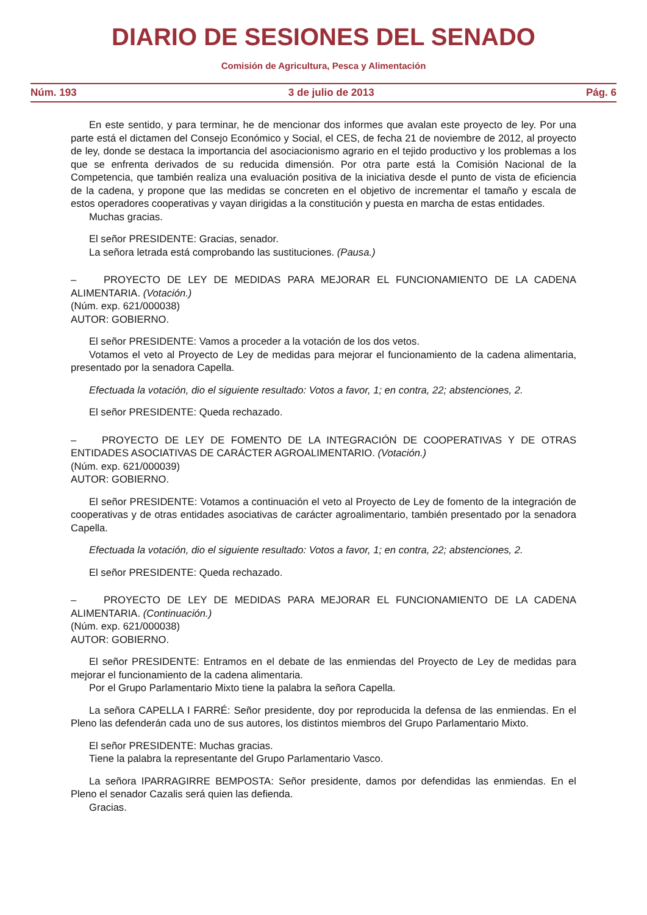DIARIO DE SESIONES DEL SENADO
Comisión de Agricultura, Pesca y Alimentación
Núm. 193 3 de julio de 2013 Pág. 6
En este sentido, y para terminar, he de mencionar dos informes que avalan este proyecto de ley. Por una parte está el dictamen del Consejo Económico y Social, el CES, de fecha 21 de noviembre de 2012, al proyecto de ley, donde se destaca la importancia del asociacionismo agrario en el tejido productivo y los problemas a los que se enfrenta derivados de su reducida dimensión. Por otra parte está la Comisión Nacional de la Competencia, que también realiza una evaluación positiva de la iniciativa desde el punto de vista de eficiencia de la cadena, y propone que las medidas se concreten en el objetivo de incrementar el tamaño y escala de estos operadores cooperativas y vayan dirigidas a la constitución y puesta en marcha de estas entidades.
Muchas gracias.
El señor PRESIDENTE: Gracias, senador.
La señora letrada está comprobando las sustituciones. (Pausa.)
– PROYECTO DE LEY DE MEDIDAS PARA MEJORAR EL FUNCIONAMIENTO DE LA CADENA ALIMENTARIA. (Votación.)
(Núm. exp. 621/000038)
AUTOR: GOBIERNO.
El señor PRESIDENTE: Vamos a proceder a la votación de los dos vetos.
Votamos el veto al Proyecto de Ley de medidas para mejorar el funcionamiento de la cadena alimentaria, presentado por la senadora Capella.
Efectuada la votación, dio el siguiente resultado: Votos a favor, 1; en contra, 22; abstenciones, 2.
El señor PRESIDENTE: Queda rechazado.
– PROYECTO DE LEY DE FOMENTO DE LA INTEGRACIÓN DE COOPERATIVAS Y DE OTRAS ENTIDADES ASOCIATIVAS DE CARÁCTER AGROALIMENTARIO. (Votación.)
(Núm. exp. 621/000039)
AUTOR: GOBIERNO.
El señor PRESIDENTE: Votamos a continuación el veto al Proyecto de Ley de fomento de la integración de cooperativas y de otras entidades asociativas de carácter agroalimentario, también presentado por la senadora Capella.
Efectuada la votación, dio el siguiente resultado: Votos a favor, 1; en contra, 22; abstenciones, 2.
El señor PRESIDENTE: Queda rechazado.
– PROYECTO DE LEY DE MEDIDAS PARA MEJORAR EL FUNCIONAMIENTO DE LA CADENA ALIMENTARIA. (Continuación.)
(Núm. exp. 621/000038)
AUTOR: GOBIERNO.
El señor PRESIDENTE: Entramos en el debate de las enmiendas del Proyecto de Ley de medidas para mejorar el funcionamiento de la cadena alimentaria.
Por el Grupo Parlamentario Mixto tiene la palabra la señora Capella.
La señora CAPELLA I FARRÉ: Señor presidente, doy por reproducida la defensa de las enmiendas. En el Pleno las defenderán cada uno de sus autores, los distintos miembros del Grupo Parlamentario Mixto.
El señor PRESIDENTE: Muchas gracias.
Tiene la palabra la representante del Grupo Parlamentario Vasco.
La señora IPARRAGIRRE BEMPOSTA: Señor presidente, damos por defendidas las enmiendas. En el Pleno el senador Cazalis será quien las defienda.
Gracias.